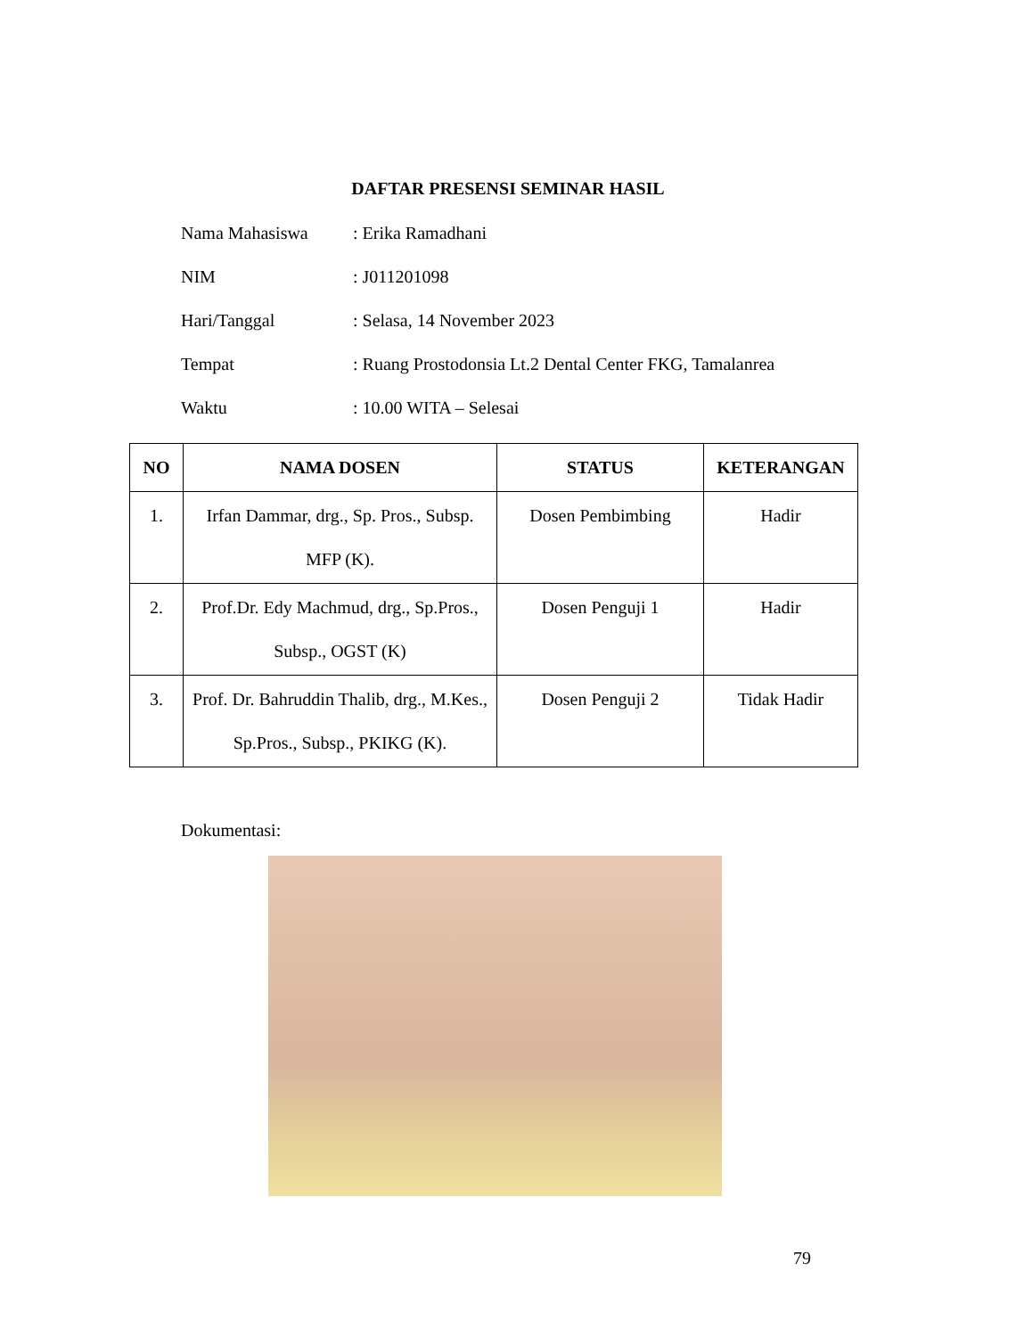DAFTAR PRESENSI SEMINAR HASIL
Nama Mahasiswa: Erika Ramadhani
NIM: J011201098
Hari/Tanggal: Selasa, 14 November 2023
Tempat: Ruang Prostodonsia Lt.2 Dental Center FKG, Tamalanrea
Waktu: 10.00 WITA – Selesai
| NO | NAMA DOSEN | STATUS | KETERANGAN |
| --- | --- | --- | --- |
| 1. | Irfan Dammar, drg., Sp. Pros., Subsp. MFP (K). | Dosen Pembimbing | Hadir |
| 2. | Prof.Dr. Edy Machmud, drg., Sp.Pros., Subsp., OGST (K) | Dosen Penguji 1 | Hadir |
| 3. | Prof. Dr. Bahruddin Thalib, drg., M.Kes., Sp.Pros., Subsp., PKIKG (K). | Dosen Penguji 2 | Tidak Hadir |
Dokumentasi:
79